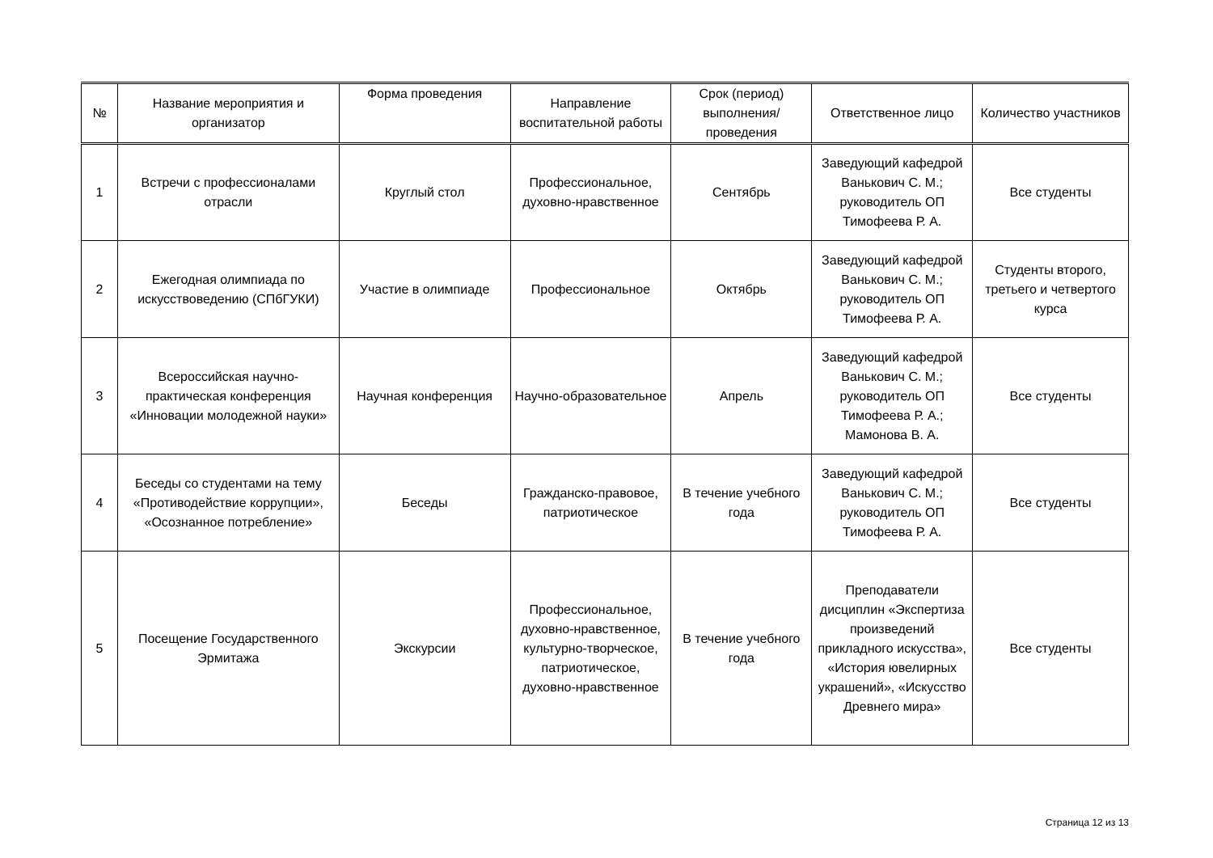| № | Название мероприятия и организатор | Форма проведения | Направление воспитательной работы | Срок (период) выполнения/ проведения | Ответственное лицо | Количество участников |
| --- | --- | --- | --- | --- | --- | --- |
| 1 | Встречи с профессионалами отрасли | Круглый стол | Профессиональное, духовно-нравственное | Сентябрь | Заведующий кафедрой Ванькович С. М.; руководитель ОП Тимофеева Р. А. | Все студенты |
| 2 | Ежегодная олимпиада по искусствоведению (СПбГУКИ) | Участие в олимпиаде | Профессиональное | Октябрь | Заведующий кафедрой Ванькович С. М.; руководитель ОП Тимофеева Р. А. | Студенты второго, третьего и четвертого курса |
| 3 | Всероссийская научно-практическая конференция «Инновации молодежной науки» | Научная конференция | Научно-образовательное | Апрель | Заведующий кафедрой Ванькович С. М.; руководитель ОП Тимофеева Р. А.; Мамонова В. А. | Все студенты |
| 4 | Беседы со студентами на тему «Противодействие коррупции», «Осознанное потребление» | Беседы | Гражданско-правовое, патриотическое | В течение учебного года | Заведующий кафедрой Ванькович С. М.; руководитель ОП Тимофеева Р. А. | Все студенты |
| 5 | Посещение Государственного Эрмитажа | Экскурсии | Профессиональное, духовно-нравственное, культурно-творческое, патриотическое, духовно-нравственное | В течение учебного года | Преподаватели дисциплин «Экспертиза произведений прикладного искусства», «История ювелирных украшений», «Искусство Древнего мира» | Все студенты |
Страница 12 из 13